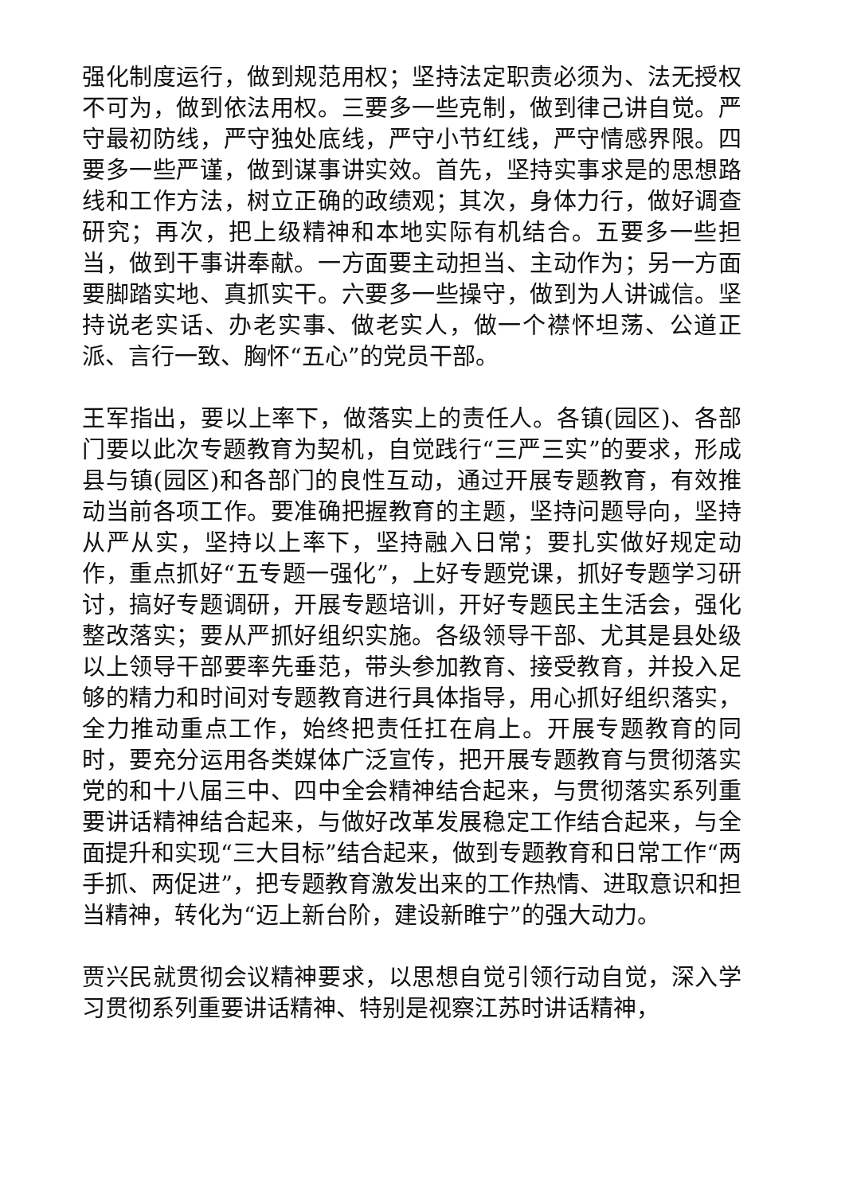强化制度运行，做到规范用权；坚持法定职责必须为、法无授权不可为，做到依法用权。三要多一些克制，做到律己讲自觉。严守最初防线，严守独处底线，严守小节红线，严守情感界限。四要多一些严谨，做到谋事讲实效。首先，坚持实事求是的思想路线和工作方法，树立正确的政绩观；其次，身体力行，做好调查研究；再次，把上级精神和本地实际有机结合。五要多一些担当，做到干事讲奉献。一方面要主动担当、主动作为；另一方面要脚踏实地、真抓实干。六要多一些操守，做到为人讲诚信。坚持说老实话、办老实事、做老实人，做一个襟怀坦荡、公道正派、言行一致、胸怀“五心”的党员干部。
王军指出，要以上率下，做落实上的责任人。各镇(园区)、各部门要以此次专题教育为契机，自觉践行“三严三实”的要求，形成县与镇(园区)和各部门的良性互动，通过开展专题教育，有效推动当前各项工作。要准确把握教育的主题，坚持问题导向，坚持从严从实，坚持以上率下，坚持融入日常；要扎实做好规定动作，重点抓好“五专题一强化”，上好专题党课，抓好专题学习研讨，搞好专题调研，开展专题培训，开好专题民主生活会，强化整改落实；要从严抓好组织实施。各级领导干部、尤其是县处级以上领导干部要率先垂范，带头参加教育、接受教育，并投入足够的精力和时间对专题教育进行具体指导，用心抓好组织落实，全力推动重点工作，始终把责任扛在肩上。开展专题教育的同时，要充分运用各类媒体广泛宣传，把开展专题教育与贯彻落实党的和十八届三中、四中全会精神结合起来，与贯彻落实系列重要讲话精神结合起来，与做好改革发展稳定工作结合起来，与全面提升和实现“三大目标”结合起来，做到专题教育和日常工作“两手抓、两促进”，把专题教育激发出来的工作热情、进取意识和担当精神，转化为“迈上新台阶，建设新睢宁”的强大动力。
贾兴民就贯彻会议精神要求，以思想自觉引领行动自觉，深入学习贯彻系列重要讲话精神、特别是视察江苏时讲话精神，